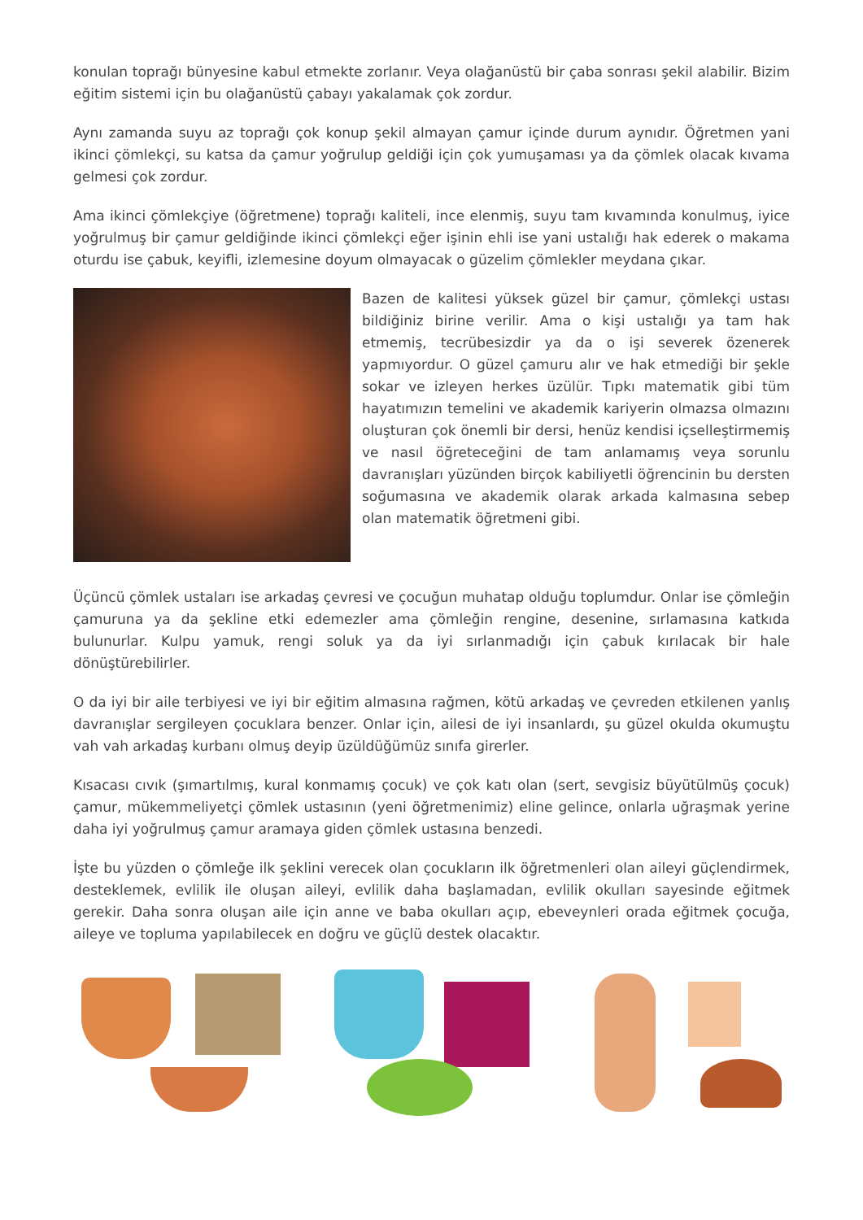konulan toprağı bünyesine kabul etmekte zorlanır. Veya olağanüstü bir çaba sonrası şekil alabilir. Bizim eğitim sistemi için bu olağanüstü çabayı yakalamak çok zordur.
Aynı zamanda suyu az toprağı çok konup şekil almayan çamur içinde durum aynıdır. Öğretmen yani ikinci çömlekçi, su katsa da çamur yoğrulup geldiği için çok yumuşaması ya da çömlek olacak kıvama gelmesi çok zordur.
Ama ikinci çömlekçiye (öğretmene) toprağı kaliteli, ince elenmiş, suyu tam kıvamında konulmuş, iyice yoğrulmuş bir çamur geldiğinde ikinci çömlekçi eğer işinin ehli ise yani ustalığı hak ederek o makama oturdu ise çabuk, keyifli, izlemesine doyum olmayacak o güzelim çömlekler meydana çıkar.
Bazen de kalitesi yüksek güzel bir çamur, çömlekçi ustası bildiğiniz birine verilir. Ama o kişi ustalığı ya tam hak etmemiş, tecrübesizdir ya da o işi severek özenerek yapmıyordur. O güzel çamuru alır ve hak etmediği bir şekle sokar ve izleyen herkes üzülür. Tıpkı matematik gibi tüm hayatımızın temelini ve akademik kariyerin olmazsa olmazını oluşturan çok önemli bir dersi, henüz kendisi içselleştirmemiş ve nasıl öğreteceğini de tam anlamamış veya sorunlu davranışları yüzünden birçok kabiliyetli öğrencinin bu dersten soğumasına ve akademik olarak arkada kalmasına sebep olan matematik öğretmeni gibi.
Üçüncü çömlek ustaları ise arkadaş çevresi ve çocuğun muhatap olduğu toplumdur. Onlar ise çömleğin çamuruna ya da şekline etki edemezler ama çömleğin rengine, desenine, sırlamasına katkıda bulunurlar. Kulpu yamuk, rengi soluk ya da iyi sırlanmadığı için çabuk kırılacak bir hale dönüştürebilirler.
O da iyi bir aile terbiyesi ve iyi bir eğitim almasına rağmen, kötü arkadaş ve çevreden etkilenen yanlış davranışlar sergileyen çocuklara benzer. Onlar için, ailesi de iyi insanlardı, şu güzel okulda okumuştu vah vah arkadaş kurbanı olmuş deyip üzüldüğümüz sınıfa girerler.
Kısacası cıvık (şımartılmış, kural konmamış çocuk) ve çok katı olan (sert, sevgisiz büyütülmüş çocuk) çamur, mükemmeliyetçi çömlek ustasının (yeni öğretmenimiz) eline gelince, onlarla uğraşmak yerine daha iyi yoğrulmuş çamur aramaya giden çömlek ustasına benzedi.
İşte bu yüzden o çömleğe ilk şeklini verecek olan çocukların ilk öğretmenleri olan aileyi güçlendirmek, desteklemek, evlilik ile oluşan aileyi, evlilik daha başlamadan, evlilik okulları sayesinde eğitmek gerekir. Daha sonra oluşan aile için anne ve baba okulları açıp, ebeveynleri orada eğitmek çocuğa, aileye ve topluma yapılabilecek en doğru ve güçlü destek olacaktır.